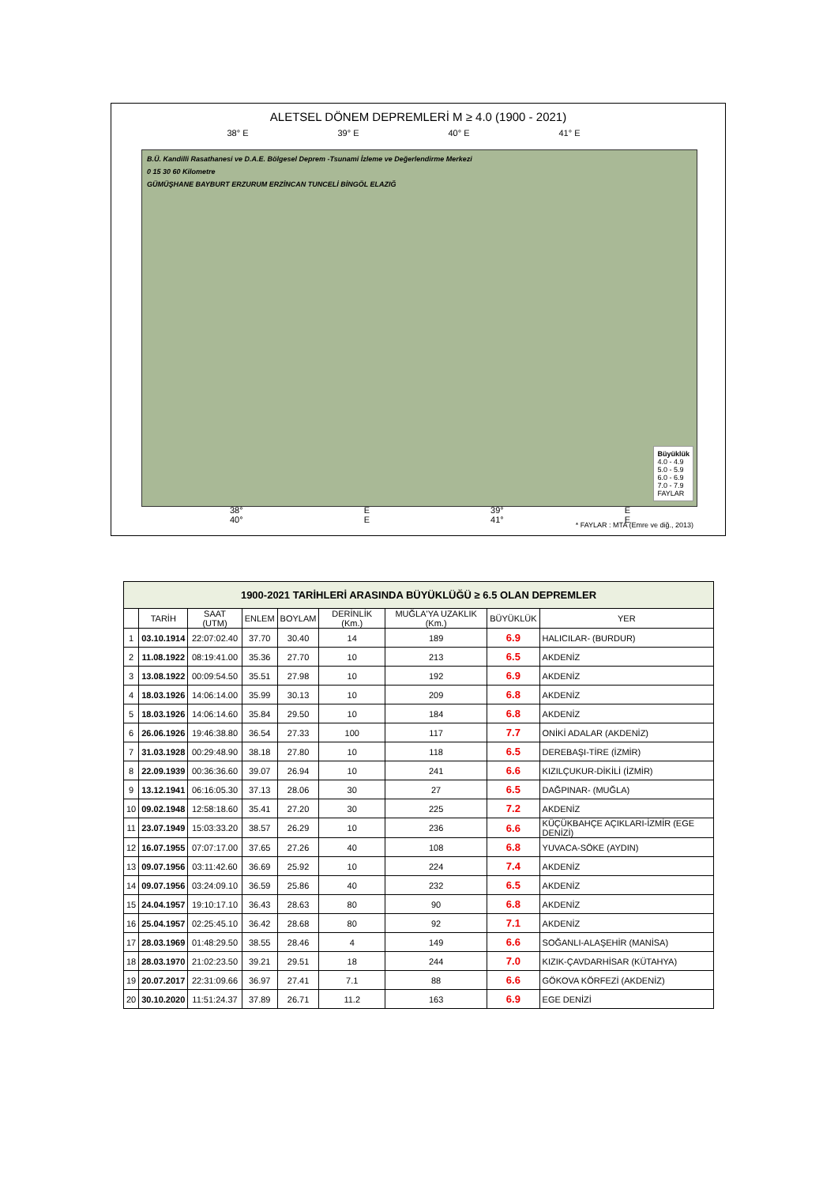ALETSEL DÖNEM DEPREMLERİ M ≥ 4.0 (1900 - 2021)
38° E 39° E 40° E 41° E
B.Ü. Kandilli Rasathanesi ve D.A.E. Bölgesel Deprem -Tsunami İzleme ve Değerlendirme Merkezi
0 15 30 60 Kilometre
GÜMÜŞHANE BAYBURT ERZURUM ERZİNCAN TUNCELİ BİNGÖL ELAZIĞ
Büyüklük
4.0 - 4.9
5.0 - 5.9
6.0 - 6.9
7.0 - 7.9
FAYLAR
38° E 39° E 40° E 41° E
* FAYLAR : MTA (Emre ve diğ., 2013)
| 1900-2021 TARİHLERİ ARASINDA BÜYÜKLÜĞÜ ≥ 6.5 OLAN DEPREMLER | | | | | | | | |
| --- | --- | --- | --- | --- | --- | --- | --- | --- |
| | TARİH | SAAT (UTM) | ENLEM | BOYLAM | DERİNLİK (Km.) | MUĞLA'YA UZAKLIK (Km.) | BÜYÜKLÜK | YER |
| 1 | 03.10.1914 | 22:07:02.40 | 37.70 | 30.40 | 14 | 189 | 6.9 | HALICILAR- (BURDUR) |
| 2 | 11.08.1922 | 08:19:41.00 | 35.36 | 27.70 | 10 | 213 | 6.5 | AKDENİZ |
| 3 | 13.08.1922 | 00:09:54.50 | 35.51 | 27.98 | 10 | 192 | 6.9 | AKDENİZ |
| 4 | 18.03.1926 | 14:06:14.00 | 35.99 | 30.13 | 10 | 209 | 6.8 | AKDENİZ |
| 5 | 18.03.1926 | 14:06:14.60 | 35.84 | 29.50 | 10 | 184 | 6.8 | AKDENİZ |
| 6 | 26.06.1926 | 19:46:38.80 | 36.54 | 27.33 | 100 | 117 | 7.7 | ONİKİ ADALAR (AKDENİZ) |
| 7 | 31.03.1928 | 00:29:48.90 | 38.18 | 27.80 | 10 | 118 | 6.5 | DEREBAŞI-TİRE (İZMİR) |
| 8 | 22.09.1939 | 00:36:36.60 | 39.07 | 26.94 | 10 | 241 | 6.6 | KIZILÇUKUR-DİKİLİ (İZMİR) |
| 9 | 13.12.1941 | 06:16:05.30 | 37.13 | 28.06 | 30 | 27 | 6.5 | DAĞPINAR- (MUĞLA) |
| 10 | 09.02.1948 | 12:58:18.60 | 35.41 | 27.20 | 30 | 225 | 7.2 | AKDENİZ |
| 11 | 23.07.1949 | 15:03:33.20 | 38.57 | 26.29 | 10 | 236 | 6.6 | KÜÇÜKBAHÇE AÇIKLARI-İZMİR (EGE DENİZİ) |
| 12 | 16.07.1955 | 07:07:17.00 | 37.65 | 27.26 | 40 | 108 | 6.8 | YUVACA-SÖKE (AYDIN) |
| 13 | 09.07.1956 | 03:11:42.60 | 36.69 | 25.92 | 10 | 224 | 7.4 | AKDENİZ |
| 14 | 09.07.1956 | 03:24:09.10 | 36.59 | 25.86 | 40 | 232 | 6.5 | AKDENİZ |
| 15 | 24.04.1957 | 19:10:17.10 | 36.43 | 28.63 | 80 | 90 | 6.8 | AKDENİZ |
| 16 | 25.04.1957 | 02:25:45.10 | 36.42 | 28.68 | 80 | 92 | 7.1 | AKDENİZ |
| 17 | 28.03.1969 | 01:48:29.50 | 38.55 | 28.46 | 4 | 149 | 6.6 | SOĞANLI-ALAŞEHİR (MANİSA) |
| 18 | 28.03.1970 | 21:02:23.50 | 39.21 | 29.51 | 18 | 244 | 7.0 | KIZIK-ÇAVDARHİSAR (KÜTAHYA) |
| 19 | 20.07.2017 | 22:31:09.66 | 36.97 | 27.41 | 7.1 | 88 | 6.6 | GÖKOVA KÖRFEZİ (AKDENİZ) |
| 20 | 30.10.2020 | 11:51:24.37 | 37.89 | 26.71 | 11.2 | 163 | 6.9 | EGE DENİZİ |